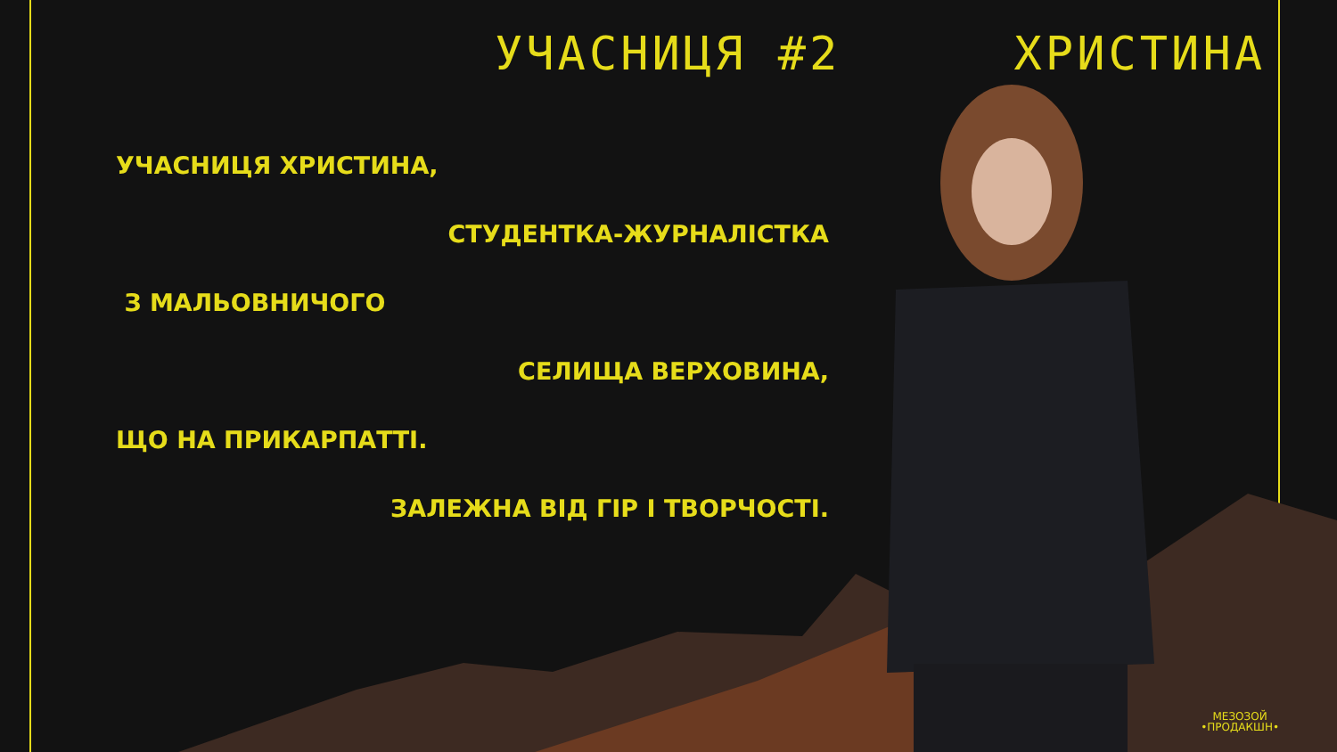УЧАСНИЦЯ #2 ХРИСТИНА
УЧАСНИЦЯ ХРИСТИНА,
СТУДЕНТКА-ЖУРНАЛІСТКА
З МАЛЬОВНИЧОГО
СЕЛИЩА ВЕРХОВИНА,
ЩО НА ПРИКАРПАТТІ.
ЗАЛЕЖНА ВІД ГІР І ТВОРЧОСТІ.
МЕЗОЗОЙ
•ПРОДАКШН•